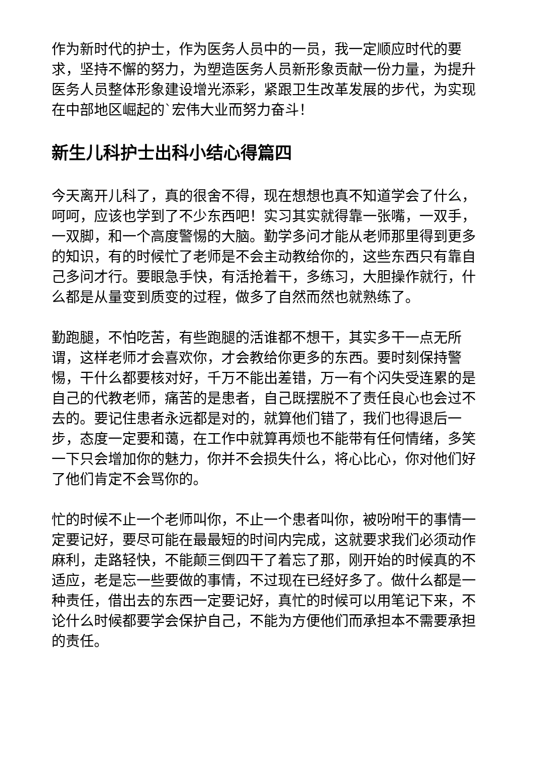作为新时代的护士，作为医务人员中的一员，我一定顺应时代的要求，坚持不懈的努力，为塑造医务人员新形象贡献一份力量，为提升医务人员整体形象建设增光添彩，紧跟卫生改革发展的步代，为实现在中部地区崛起的`宏伟大业而努力奋斗！
新生儿科护士出科小结心得篇四
今天离开儿科了，真的很舍不得，现在想想也真不知道学会了什么，呵呵，应该也学到了不少东西吧！实习其实就得靠一张嘴，一双手，一双脚，和一个高度警惕的大脑。勤学多问才能从老师那里得到更多的知识，有的时候忙了老师是不会主动教给你的，这些东西只有靠自己多问才行。要眼急手快，有活抢着干，多练习，大胆操作就行，什么都是从量变到质变的过程，做多了自然而然也就熟练了。
勤跑腿，不怕吃苦，有些跑腿的活谁都不想干，其实多干一点无所谓，这样老师才会喜欢你，才会教给你更多的东西。要时刻保持警惕，干什么都要核对好，千万不能出差错，万一有个闪失受连累的是自己的代教老师，痛苦的是患者，自己既摆脱不了责任良心也会过不去的。要记住患者永远都是对的，就算他们错了，我们也得退后一步，态度一定要和蔼，在工作中就算再烦也不能带有任何情绪，多笑一下只会增加你的魅力，你并不会损失什么，将心比心，你对他们好了他们肯定不会骂你的。
忙的时候不止一个老师叫你，不止一个患者叫你，被吩咐干的事情一定要记好，要尽可能在最最短的时间内完成，这就要求我们必须动作麻利，走路轻快，不能颠三倒四干了着忘了那，刚开始的时候真的不适应，老是忘一些要做的事情，不过现在已经好多了。做什么都是一种责任，借出去的东西一定要记好，真忙的时候可以用笔记下来，不论什么时候都要学会保护自己，不能为方便他们而承担本不需要承担的责任。